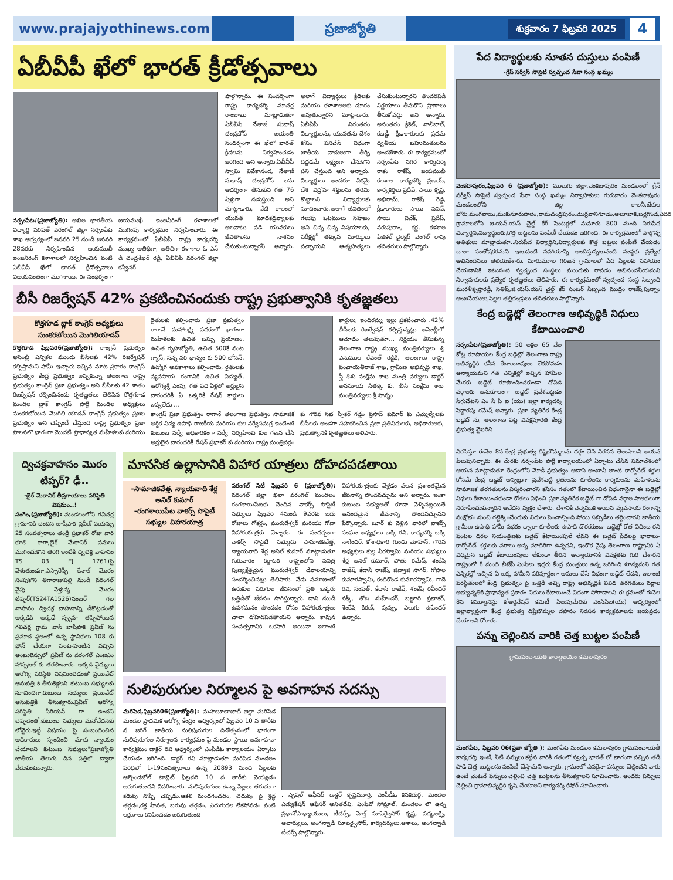www.prajajyothinews.com ప్రజాజ్యోతి
శుక్రవారం 7 ఫిబ్రవరి 2025
4
ఏబీవీపీ ఖేలో భారత్ క్రీడోత్సవాలు
నర్సంపేట/(ప్రజాజ్యోతి): అఖిల భారతీయ విద్యార్థి పరిషత్ వరంగల్ జిల్లా నర్సంపేట శాఖ ఆధ్వర్యంలో జనవరి 25 నుండి జనవరి 28వరకు నిర్వహించిన జయముఖీ ఇంజనీరింగ్ కళాశాలలో నిర్వహించిన వంటి ఏబీవీపీ ఖేలో భారత్ క్రీడోత్సవాలు విజయవంతంగా ముగిశాయి. ఈ సంధర్భంగా జయముఖీ ఇంజనీరింగ్ కళాశాలలో ముగింపు కార్యక్రమం నిర్వహించారు. ఈ కార్యక్రమంలో ఏబీవీపీ రాష్ట్ర కార్యదర్శి ముఖ్య అతిథిగా, అతిథిగా కళాశాల ఓ ఎస్ డి చంద్రశేఖర్ రెడ్డి, ఏబీవీపీ వరంగల్ జిల్లా కన్వీనర్
పాల్గొన్నారు. ఈ సందర్భంగా రాష్ట్ర కార్యదర్శి మాచర్ల రాంబాబు మాట్లాడుతూ ఏబీవీపీ నేతాజీ సుభాష్ చంద్రబోస్ జయంతి సందర్భంగా ఈ ఖేలో భారత్ క్రీడలను నిర్వహించడం జరిగింది అని అన్నారు,ఏబీవీపీ స్వామి వివేకానంద, నేతాజీ సుభాష్ చంద్రబోస్ లను ఆదర్శంగా తీసుకుని గత 76 ఏళ్లుగా నడుస్తుంది అని మాట్లాడారు, నేటి కాలంలో యువత మాదకద్రవ్యాలకు అలవాటు పడి యువకులు జీవితాలను నాశనం చేసుకుంటున్నారనీ అన్నారు. అలాగే విద్యార్థులు క్రీడలకు మరియు కళాశాలలకు దూరం అవుతున్నారని మాట్లాడారు. ఏబీవీపీ నిరంతరం విద్యార్థులను, యువతను దేశం కోసం పనిచేసే విధంగా జాతీయ వాదులుగా తీర్చి దిద్దడమే లక్ష్యంగా చేసుకొని పని చేస్తుంది అని అన్నారు. విద్యార్థులు అందరూ ఏకమై దేశ విద్రోహ శక్తులను తరిమి కొట్టాలని విద్యార్థులకు సూచించారు.అలాగే జీవితంలో గెలుపు ఓటములు సహజం అని చిన్న చిన్న విషయాలకు, పరీక్షల్లో తక్కువ మార్కులు వచ్చాయని ఆత్మహత్యలు చేసుకుంటున్నారని తొందరపడి నిర్ణయాలు తీసుకొని ప్రాణాలు తీసుకోవద్దు అని అన్నారు. అనంతరం క్రికెట్, వాలీబాల్, కబడ్డీ క్రీడాకారులకు ప్రథమ ద్వితీయ బహుమతులను అందజేశారు. ఈ కార్యక్రమంలో నర్సంపేట నగర కార్యదర్శి రాకం రాకేష్, జయముఖీ కలశాల కార్యదర్శి ప్రణయ్, కార్యకర్తలు ప్రదీప్, సాయి కృష్ణ, అభిరామ్, రాకేష్ రెడ్డి, క్రీడాకారులు సాయి పవన్, సాయి వివేక్, ప్రదీప్, పరుషురాం, కర్ణ, కళశాల ఫిజికల్ డైరెక్టర్ వెంగల్ రావు తదితరులు పాల్గొన్నారు.
బీసీ రిజర్వేషన్ 42% ప్రకటించినందుకు రాష్ట్ర ప్రభుత్వానికి కృతజ్ఞతలు
కొత్తగూడ బ్లాక్ కాంగ్రెస్ అధ్యక్షులు
సుంకరబోయిన మొగిలియాదవ్
కొత్తగూడ ఫిబ్రవరి6(ప్రజాజ్యోతి): కాంగ్రెస్ ప్రభుత్వం అసెంబ్లీ ఎన్నికల ముందు బీసీలకు 42% రిజర్వేషన్ కల్పిస్తామని హామీ ఇచ్చారు ఇచ్చిన మాట ప్రకారం కాంగ్రెస్ ప్రభుత్వం కేంద్ర ప్రభుత్వం ఇవ్వకున్నా తెలంగాణ రాష్ట్ర ప్రభుత్వం కాంగ్రెస్ ప్రజా ప్రభుత్వం అని బీసీలకు 42 శాతం రిజర్వేషన్ కల్పించినందు కృతజ్ఞతలు తెలిపిన కొత్తగూడ మండల బ్లాక్ కాంగ్రెస్ పార్టీ మండల అధ్యక్షులు సుంకరబోయిన మొగిలి యాదవ్ కాంగ్రెస్ ప్రభుత్వం ప్రజల ప్రభుత్వం అని చెప్పిందే చేస్తుంది రాష్ట్ర ప్రభుత్వం ప్రజా పాలనలో భాగంగా మొదటి ప్రాధాన్యత మహిళలకు మరియు
రైతులకు కల్పించారు ప్రజా ప్రభుత్వం రాగానే మహాలక్ష్మి పథకంలో భాగంగా మహిళలకు ఉచిత బస్సు ప్రయాణం, ఉచిత గృహజ్యోతి, ఉచిత 500కే వంట గ్యాస్, సన్న వరి ధాన్యం కు 500 బోనస్, ఉద్యోగ అవకాశాలు కల్పించారు, రైతులకు వ్యవసాయ రంగానికి ఉచిత విద్యుత్, ఆరోగ్యశ్రీ పెంపు, గత పది ఏళ్లలో అర్హులైన వారందరికీ ఏ ఒక్కరికి రేషన్ కార్డులు ఇవ్వలేదు ...
కార్డులు, ఇందిరమ్మ ఇల్లు ప్రకటించారు .42% బీసీలకు రిజర్వేషన్ కల్పిస్తున్నట్లు అసెంబ్లీలో ఆమోదం తెలుపుతూ... నిర్ణయం తీసుకున్న తెలంగాణ రాష్ట్ర ముఖ్య మంత్రివర్యులు శ్రీ ఎనుముల రేవంత్ రెడ్డికి, తెలంగాణ రాష్ట్ర పంచాయతీరాజ్ శాఖ, గ్రామీణ అభివృద్ధి శాఖ, స్త్రీ శిశు సంక్షేమ శాఖ మంత్రి వర్యులు డాక్టర్ అనసూయ సీతక్క కు, బీసీ సంక్షేమ శాఖ మంత్రివర్యులు శ్రీ పొన్నం
కాంగ్రెస్ ప్రజా ప్రభుత్వం రాగానే తెలంగాణ ప్రభుత్వం సామాజిక ఆర్థిక విద్య ఉపాధి రాజకీయ మరియు కుల సర్వేసమగ్ర ఇంటింటి కుటుంబ సర్వే అధికారికంగా సర్వే నిర్వహించి కుల గణన చేసి అర్హులైన వారందరికీ రేషన్ ప్రభాకర్ కు మరియు రాష్ట్ర మంత్రివర్గం కు గౌరవ సభ స్పీకర్ గడ్డం ప్రసాద్ కుమార్ కు ఎమ్మెల్యేలకు బీసీలకు అండగా సహకరించిన ప్రజా ప్రతినిధులకు, అధికారులకు, ప్రభుత్వానికి కృతజ్ఞతలు తెలిపారు.
ద్విచక్రవాహనం మొరం టిప్పర్? ఢీ..
-బైక్ మెకానిక్ తీవ్రగాయాలు పరిస్థితి విషమం..!
సంగెం,(ప్రజాజ్యోతి): మండలంలోని గవిచర్ల గ్రామానికి చెందిన బాషీపాక ప్రవీణ్ వయస్సు 25 సంవత్సరాలు తండ్రి ప్రభాకర్ రోజు వారి కూలి కాగా,బైక్ మేకానిక్ పనులు ముగించుకొని తిరిగి ఇంటికి ద్విచక్ర వాహనం TS 03 EJ 1761)పై వెళుతుండగా,ఎస్సారెస్పీ కేనాల్ మొరం నింపుకొని తిగారాజుపల్లి నుండి వరంగల్ వైపు వెళ్తున్న మొరం టిప్పర్(TS24TA1526)నంబర్ గల వాహనం ద్విచక్ర వాహనాన్ని డీకొట్టడంతో అక్కడికి అక్కడే స్పృహ తప్పిపోయిన గవిచర్ల గ్రామ వాసి బాషీపాక ప్రవీణ్ ను ప్రమాద స్థలంలో ఉన్న స్థానికులు 108 కు ఫోన్ చేయగా హుటాహుటిన వచ్చిన అంబులెన్సులో ప్రవీణ్ ను వరంగల్ ఎంజిఎం హాస్పటల్ కు తరలించారు. అక్కడి వైద్యులు ఆరోగ్య పరిస్థితి విషమించడంతో ప్రయివేట్ ఆసుపత్రి కి తీసుకెళ్లలని కుటుంబ సభ్యులకు సూచించగా,కుటుంబ సభ్యులు ప్రయివేట్ ఆసుపత్రికి తీసుకెళ్లారు.ప్రవీణ్ ఆరోగ్య పరిస్థితి సీరియస్ గా ఉందని చెప్పడంతో,కుటుంబ సభ్యులు మనోవేదనకు లోనైరు.ఇట్టి విషయం పై సంబంధించిన అధికారులు స్పందించి మాకు న్యాయం చేయాలని కుటుంబ సభ్యులు"ప్రజాజ్యోతి జాతీయ తెలుగు దిన పత్రిక" ద్వారా వేడుకుంటున్నారు.
మానసిక ఉల్లాసానికి విహార యాత్రలు దోహదపడతాయి
-సామాజికవేత్త, న్యాయవాది శేర్ల అనిల్ కుమార్
-రంగశాయిపేట వాకర్స్ సొసైటీ సభ్యుల విహారయాత్ర
వరంగల్ సిటీ ఫిబ్రవరి 6 (ప్రజాజ్యోతి): వరంగల్ జిల్లా ఖిలా వరంగల్ మండలం రంగశాయిపేటకు చెందిన వాకర్స్ సొసైటీ సభ్యులు ఫిబ్రవరి 4నుండి 9వరకు ఐదు రోజులు గోకర్ణం, మురుడేశ్వర్ మరియు గోవా విహారయాత్రకు వెళ్ళారు. ఈ సందర్భంగా వాకర్స్ సొసైటీ సభ్యుడు సామాజికవేత్త, న్యాయవాది శేర్ల అనిల్ కుమార్ మాట్లాడుతూ గురువారం కర్ణాటక రాష్ట్రంలోని పవిత్ర పుణ్యక్షేత్రమైన మురుడేశ్వర్ దేవాలయాన్ని సందర్శించినట్లు తెలిపారు. నేడు సమాజంలో ఉరుకుల పరుగుల జీవనంలో ప్రతి ఒక్కరు ఒత్తిడితో జీవనం సాగిస్తున్నారు. దాని నుండి ఉపశమనం పొందడం కోసం విహారయాత్రలు చాలా దోహదపడతాయని అన్నారు. కావున సంవత్సరానికి ఒకసారి అయినా ఇలాంటి విహారయాత్రలకు వెళ్లడం వలన ప్రశాంతమైన జీవనాన్ని పొందవచ్చును అని అన్నారు. ఇంకా కుటుంబ సభ్యులతో కూడా వెళ్ళినట్లయితే ఆనందమైన జీవనాన్ని పొందవచ్చునని పేర్కొన్నారు. టూర్ కు వెళ్లిన వారిలో వాకర్స్ సంఘం అధ్యక్షులు బక్కి రవి, కార్యదర్శి బక్కి నాగేందర్, కోశాధికారి గుండు మోహన్, గౌరవ అధ్యక్షులు కుల్ల వీరస్వామి మరియు సభ్యులు శేర్ల అనిల్ కుమార్, పోతు రమేష్, శెంకేషి రాజేష్, కేదాసి రాజేష్, జివ్వాజి సాగర్, గోపాల కుమారస్వామి, కందికొండ కుమారస్వామి, గాదె రవి, సంపత్, కేదాసి రాజేష్, శంకేషి రవీందర్ నక్కీ, తోట మహేందర్, బజ్జూరి ప్రభాకర్, శెంకేషి కిరణ్, పుప్పు, ఎలుగు ఉపేందర్ ఉన్నారు.
నులిపురుగుల నిర్మూలన పై అవగాహన సదస్సు
మరిపెడ,ఫిబ్రవరి06(ప్రజాజ్యోతి): మహబూబాబాద్ జిల్లా మరిపెడ మండల ప్రాథమిక ఆరోగ్య కేంద్రం ఆధ్వర్యంలో ఫిబ్రవరి 10 వ తారీకు న జరిగే జాతీయ నులిపురుగుల దినోత్సవంలో భాగంగా నులిపురుగుల నిర్మూలన కార్యక్రమం పై మండల స్థాయి అవగాహనా కార్యక్రమం డాక్టర్ రవి ఆధ్వర్యంలో ఎంపీడీఓ కార్యాలయం ఏర్పాటు చేయడం జరిగింది. డాక్టర్ రవి మాట్లాడుతూ మరిపెడ మండలం పరిధిలో 1-19సంవత్సరాలు ఉన్న 20893 మంది పిల్లలకు ఆల్బెండజోల్ టాబ్లెట్ ఫిబ్రవరి 10 వ తారీకు వెయ్యడం జరుగుతుందని వివరించారు. నులిపురుగులు ఉన్నా పిల్లలు తరుచుగా కడుపు నొప్పి చెప్పడం,ఆకలి మందగించడం, చదువు పై శ్రద్ధ తగ్గడం,రక్త హీనత, బరువు తగ్గడం, ఎదుగుదల లేకపోవడం వంటి లక్షణాలు కనిపించడం జరుగుతుంది
. స్పెషల్ ఆఫీసర్ డాక్టర్ కృష్ణమూర్తి, ఎంపీడీఓ కనకదుర్గ, మండల ఎడ్యుకేషన్ ఆఫీసర్ అనితదేవి, ఎంపీవో సోమ్లాల్, మండలం లో ఉన్న ప్రధానోపాధ్యాయులు, టీచర్స్, హెల్త్ సూపెర్వైసోర్ కృష్ణ, పద్మ,లక్ష్మి, ఆచార్యులు, అంగన్వాడీ సూపెర్వైసోర్, కార్యదర్శులు,ఆశాలు, అంగన్వాడీ టీచర్స్ పాల్గొన్నారు.
పేద విద్యార్థులకు నూతన దుస్తులు పంపిణీ
-గ్రేస్ సర్వీస్ సొసైటీ స్వచ్ఛంద సేవా సంస్థ ఖమ్మం
వెంకటాపురం,ఫిబ్రవరి 6 (ప్రజాజ్యోతి): ములుగు జిల్లా,వెంకటాపురం మండలంలో గ్రేస్ సర్వీస్ సొసైటీ స్వచ్ఛంద సేవా సంస్థ ఖమ్మం నిర్వాహకులు గురువారం వెంకటాపురం మండలంలోని జిల్ల కాలనీ,టేకుల బోరు,మంగవాయి,ముకునూరుపాలెం,రామచంద్రపురం,మొర్రవానిగూడెం,ఆలూబాక,బర్లెగొండ,ఎదిర గ్రామాలలోని జి.యస్.యస్ చైల్డ్ కేర్ సెంటర్లలో సుమారు 800 మంది నిరుపేద విద్యార్థిని,విద్యార్థులకు,కొత్త బట్టలను పంపిణీ చేయడం జరిగింది. ఈ కార్యక్రమంలో పాల్గొన్న అతిథులు మాట్లాడుతూ..నిరుపేద విద్యార్థిని,విద్యార్థులకు కొత్త బట్టలు పంపిణీ చేయడం చాలా సంతోషకరమని ఇటువంటి సహాయాన్ని అందిస్తున్నటువంటి సంస్థకు ప్రత్యేక అభినందనలు తెలియజేశారు. మారుమూల గిరిజన గ్రామాలలో పేద పిల్లలకు సహాయం చేయడానికి ఇటువంటి స్వచ్ఛంద సంస్థలు ముందుకు రావడం అభినందనీయమని నిర్వాహకులకు ప్రత్యేక కృతజ్ఞతలు తెలిపారు. ఈ కార్యక్రమంలో స్వచ్ఛంద సంస్థ సిబ్బంది మురళీకృష్ణారెడ్డి, సతిష్,జి.యస్.యస్ చైల్డ్ కేర్ సెంటర్ సిబ్బంది ముద్రం రాజేష్,పున్నాం ఆంజనేయులు,పిల్లల తల్లిదండ్రులు తదితరులు పాల్గొన్నారు.
కేంద్ర బడ్జెట్లో తెలంగాణ అభివృద్ధికి నిధులు కేటాయించాలి
నర్సంపేట/(ప్రజాజ్యోతి): 50 లక్షల 65 వేల కోట్ల రూపాయల కేంద్ర బడ్జెట్లో తెలంగాణ రాష్ట్ర అభివృద్ధికి కనీస కేటాయింపులు లేకపోవడం అన్యాయమని గత ఎన్నికల్లో ఇచ్చిన హామీల మేరకు బడ్జెట్ రూపొందించకుండా దోపిడి వర్గాలకు అనుకూలంగా బడ్జెట్ ప్రవేశపెట్టడం సిగ్గుచేటని ఎం సి పి ఐ (యు) జిల్లా కార్యదర్శి పెద్దారపు రమేష్ అన్నారు. ప్రజా వ్యతిరేక కేంద్ర బడ్జెట్ ను, తెలంగాణ పట్ల వివక్షపూరిత కేంద్ర ప్రభుత్వ వైఖరిని
నిరసిస్తూ ఈనెల 8న కేంద్ర ప్రభుత్వ దిష్టిబొమ్మలను దగ్గం చేసి నిరసన తెలుపాలని ఆయన పిలుపునిచ్చారు. ఈ మేరకు నర్సంపేట పార్టీ కార్యాలయంలో ఏర్పాటు చేసిన సమావేశంలో ఆయన మాట్లాడుతూ కేంద్రంలోని మోడీ ప్రభుత్వం ఆదాని అంబానీ లాంటి కార్పోరేట్ శక్తుల కోసమే కేంద్ర బడ్జెట్ అన్నట్లుగా ప్రవేశపెట్టి రైతులను కూలీలను కార్మికులను మహిళలను సామాజిక తరగతులను విస్మరించారని కనీసం గతంలో కేటాయించిన విధంగానైనా ఈ బడ్జెట్లో నిధులు కేటాయించకుండా కోతలు విధించి ప్రజా వ్యతిరేక బడ్జెట్ గా దోపిడి వర్గాల పాలకులుగా నిరూపించుకున్నారని ఆవేదన వ్యక్తం చేశారు. దేశానికి వెన్నెముక అయిన వ్యవసాయ రంగాన్ని సంక్షోభం నుంచి గట్టెక్కించేందుకు నిధులు పెంచాల్సింది పోయి సబ్సిడీలు తగ్గించారని జాతీయ గ్రామీణ ఉపాధి హామీ పథకం ద్వారా కూలీలకు ఉపాధి దొరకకుండా బడ్జెట్లో కోత విధించారని పంటల ధరల నియంత్రణకు బడ్జెట్ కేటాయింపులే లేవని ఈ బడ్జెట్ పేదలపై భారాలు- కార్పోరేట్ శక్తులకు వరాలు అన్న మాదిరిగా ఉన్నదని, ఇంకొక వైపు తెలంగాణ రాష్ట్రానికి ఏ విధమైన బడ్జెట్ కేటాయింపులు లేకుండా తీరని అన్యాయానికి వివక్షతకు గురి చేశారని రాష్ట్రంలో 8 మంది బీజేపీ ఎంపీలు ఇద్దరు కేంద్ర మంత్రులు ఉన్న ఒరిగింది శూన్యమని గత ఎన్నికల్లో ఇచ్చిన ఏ ఒక్క హామీని పరిపూర్ణంగా అమలు చేసే విధంగా బడ్జెట్ లేదని, ఇలాంటి పరిస్థితులలో కేంద్ర ప్రభుత్వం పై ఒత్తిడి తెచ్చి రాష్ట్ర అభివృద్ధికి వివిధ తరగతులు వర్గాల అభ్యున్నతికి ప్రాధాన్యత ప్రకారం నిధులు కేటాయించే విధంగా పోరాడాలని ఈ క్రమంలో ఈనెల 8న కమ్యూనిస్టు కోఆర్డినేషన్ కమిటీ పిలుపుమేరకు ఎంసిపిఐ(యు) ఆధ్వర్యంలో జిల్లావ్యాప్తంగా కేంద్ర ప్రభుత్వ దిష్టిబొమ్మల దహనం నిరసన కార్యక్రమాలను జయప్రదం చేయాలని కోరారు.
పన్ను చెల్లించిన వారికి చెత్త బుట్టల పంపిణీ
గ్రామపంచాయతి కార్యాలయం కమలాపురం
మంగపేట, ఫిబ్రవరి 06(ప్రజా జ్యోతి ): మంగపేట మండలం కమలాపురం గ్రామపంచాయతీ కార్యదర్శి ఇంటి, నీటి పన్నులు కట్టిన వారికి గతంలో స్వచ్ఛ భారత్ లో భాగంగా వచ్చిన తడి పొడి చెత్త బుట్టలను పంపిణీ చేస్తామని అన్నారు. గ్రామంలో ఎవరైనా పన్నులు చెల్లించని వారు ఉంటే వెంటనే పన్నులు చెల్లించి చెత్త బుట్టలను తీసుకెళ్లాలని సూచించారు. అందరు పన్నులు చెల్లించి గ్రామాభివృద్ధికి కృషి చేయాలని కార్యదర్శి కిషోర్ సూచించారు.